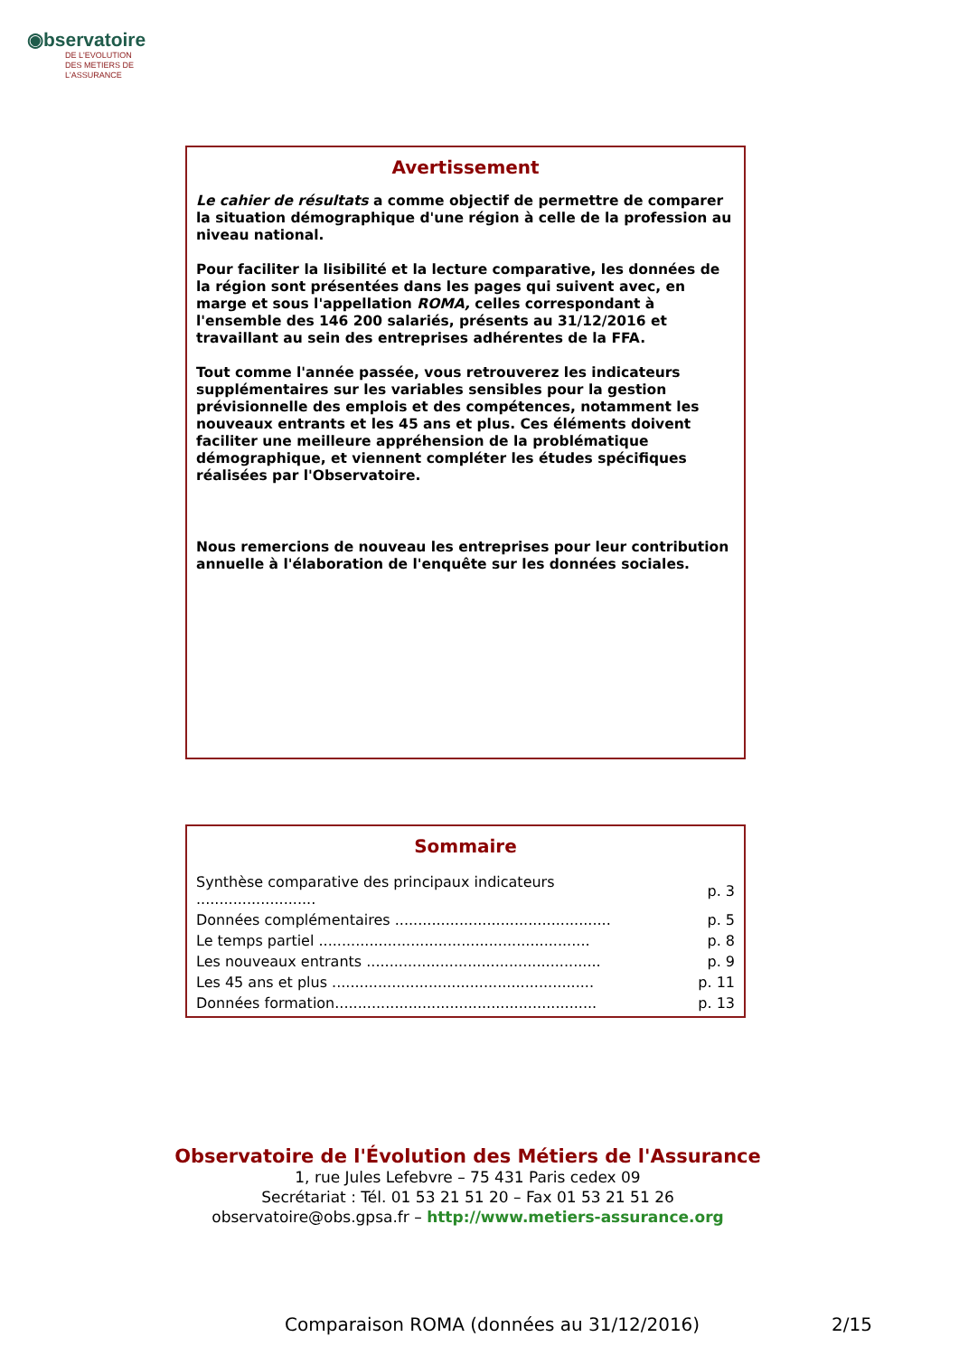◉bservatoire
DE L'EVOLUTION
DES METIERS DE L'ASSURANCE
Avertissement
Le cahier de résultats a comme objectif de permettre de comparer la situation démographique d'une région à celle de la profession au niveau national.
Pour faciliter la lisibilité et la lecture comparative, les données de la région sont présentées dans les pages qui suivent avec, en marge et sous l'appellation ROMA, celles correspondant à l'ensemble des 146 200 salariés, présents au 31/12/2016 et travaillant au sein des entreprises adhérentes de la FFA.
Tout comme l'année passée, vous retrouverez les indicateurs supplémentaires sur les variables sensibles pour la gestion prévisionnelle des emplois et des compétences, notamment les nouveaux entrants et les 45 ans et plus. Ces éléments doivent faciliter une meilleure appréhension de la problématique démographique, et viennent compléter les études spécifiques réalisées par l'Observatoire.
Nous remercions de nouveau les entreprises pour leur contribution annuelle à l'élaboration de l'enquête sur les données sociales.
Sommaire
| Synthèse comparative des principaux indicateurs .......................... | p. 3 |
| Données complémentaires ............................................... | p. 5 |
| Le temps partiel ........................................................... | p. 8 |
| Les nouveaux entrants ................................................... | p. 9 |
| Les 45 ans et plus ......................................................... | p. 11 |
| Données formation......................................................... | p. 13 |
Observatoire de l'Évolution des Métiers de l'Assurance
1, rue Jules Lefebvre – 75 431 Paris cedex 09
Secrétariat : Tél. 01 53 21 51 20 – Fax 01 53 21 51 26
observatoire@obs.gpsa.fr – http://www.metiers-assurance.org
Comparaison ROMA (données au 31/12/2016) 2/15